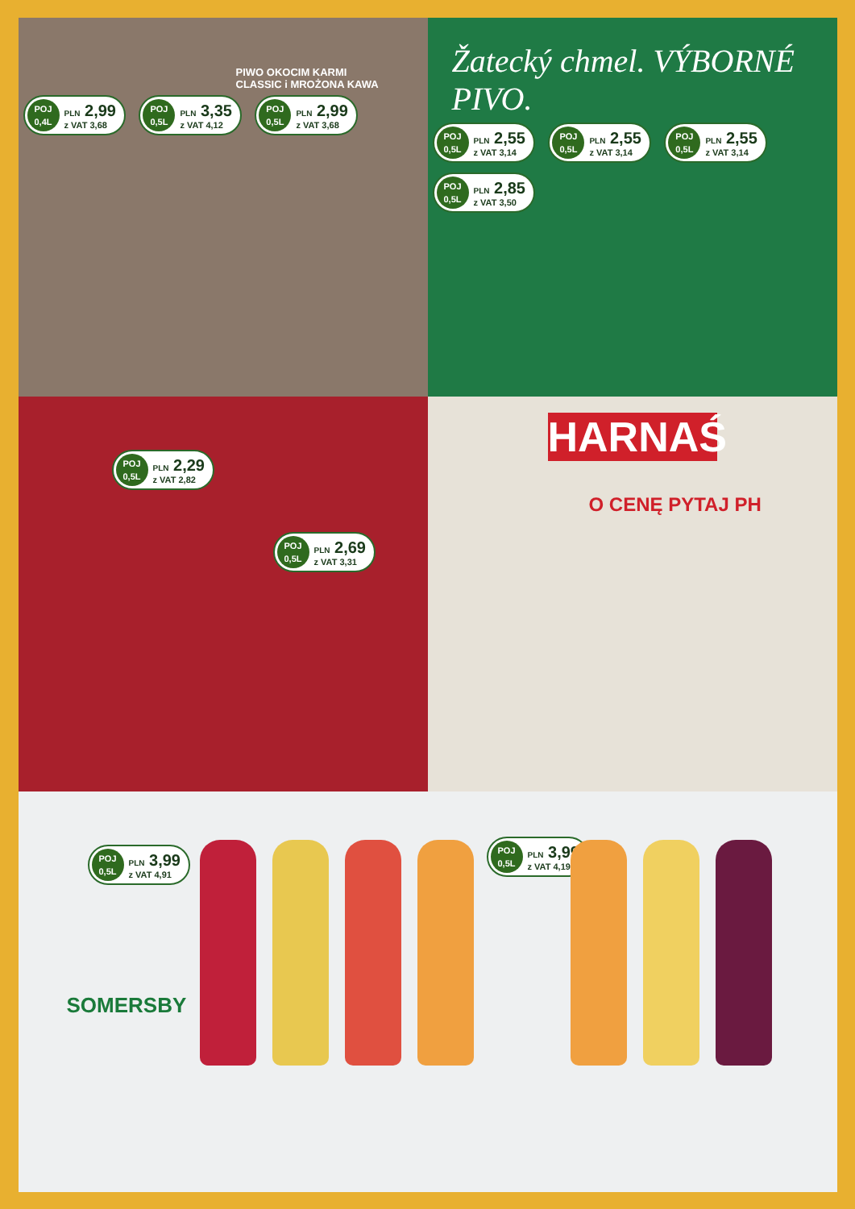PIWO OKOCIM KARMI
CLASSIC i MROŻONA KAWA
POJ
0,4L
PLN 2,99
z VAT 3,68
POJ
0,5L
PLN 3,35
z VAT 4,12
POJ
0,5L
PLN 2,99
z VAT 3,68
Žatecký chmel. VÝBORNÉ PIVO.
POJ
0,5L
PLN 2,55
z VAT 3,14
POJ
0,5L
PLN 2,55
z VAT 3,14
POJ
0,5L
PLN 2,55
z VAT 3,14
POJ
0,5L
PLN 2,85
z VAT 3,50
POJ
0,5L
PLN 2,29
z VAT 2,82
POJ
0,5L
PLN 2,69
z VAT 3,31
HARNAŚ
O CENĘ PYTAJ PH
POJ
0,5L
PLN 3,99
z VAT 4,91
POJ
0,5L
PLN 3,99
z VAT 4,19
SOMERSBY